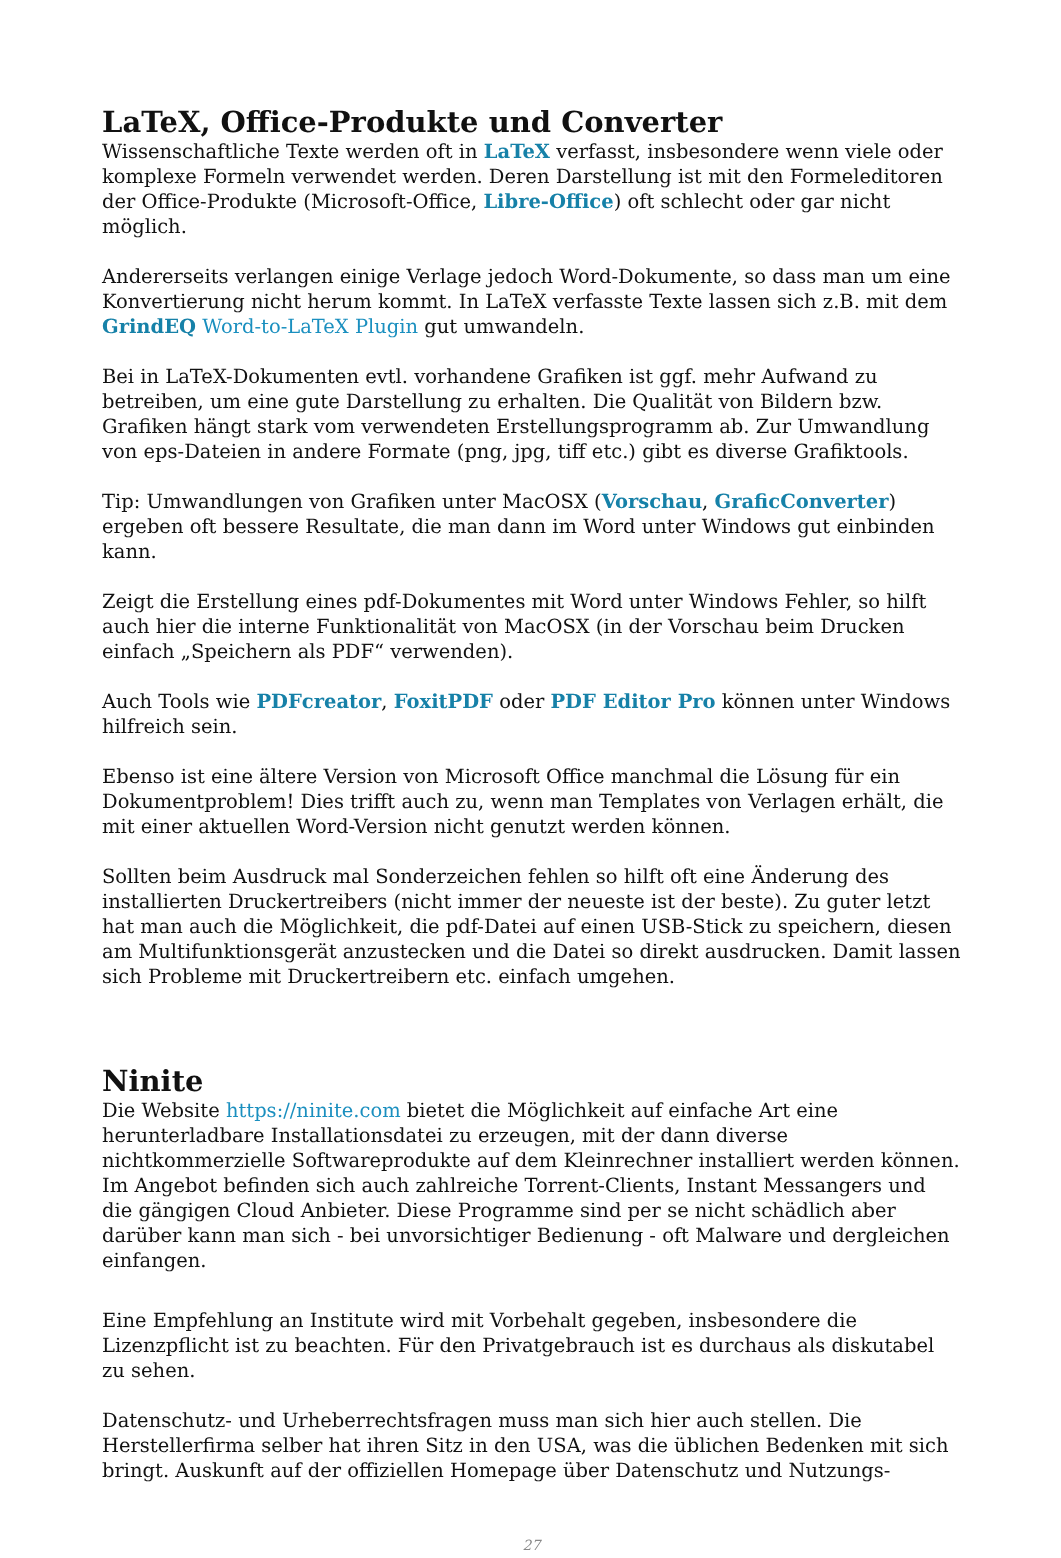LaTeX, Office-Produkte und Converter
Wissenschaftliche Texte werden oft in LaTeX verfasst, insbesondere wenn viele oder komplexe Formeln verwendet werden. Deren Darstellung ist mit den Formeleditoren der Office-Produkte (Microsoft-Office, Libre-Office) oft schlecht oder gar nicht möglich.
Andererseits verlangen einige Verlage jedoch Word-Dokumente, so dass man um eine Konvertierung nicht herum kommt. In LaTeX verfasste Texte lassen sich z.B. mit dem GrindEQ Word-to-LaTeX Plugin gut umwandeln.
Bei in LaTeX-Dokumenten evtl. vorhandene Grafiken ist ggf. mehr Aufwand zu betreiben, um eine gute Darstellung zu erhalten. Die Qualität von Bildern bzw. Grafiken hängt stark vom verwendeten Erstellungsprogramm ab. Zur Umwandlung von eps-Dateien in andere Formate (png, jpg, tiff etc.) gibt es diverse Grafiktools.
Tip: Umwandlungen von Grafiken unter MacOSX (Vorschau, GraficConverter) ergeben oft bessere Resultate, die man dann im Word unter Windows gut einbinden kann.
Zeigt die Erstellung eines pdf-Dokumentes mit Word unter Windows Fehler, so hilft auch hier die interne Funktionalität von MacOSX (in der Vorschau beim Drucken einfach „Speichern als PDF“ verwenden).
Auch Tools wie PDFcreator, FoxitPDF oder PDF Editor Pro können unter Windows hilfreich sein.
Ebenso ist eine ältere Version von Microsoft Office manchmal die Lösung für ein Dokumentproblem! Dies trifft auch zu, wenn man Templates von Verlagen erhält, die mit einer aktuellen Word-Version nicht genutzt werden können.
Sollten beim Ausdruck mal Sonderzeichen fehlen so hilft oft eine Änderung des installierten Druckertreibers (nicht immer der neueste ist der beste). Zu guter letzt hat man auch die Möglichkeit, die pdf-Datei auf einen USB-Stick zu speichern, diesen am Multifunktionsgerät anzustecken und die Datei so direkt ausdrucken. Damit lassen sich Probleme mit Druckertreibern etc. einfach umgehen.
Ninite
Die Website https://ninite.com bietet die Möglichkeit auf einfache Art eine herunterladbare Installationsdatei zu erzeugen, mit der dann diverse nichtkommerzielle Softwareprodukte auf dem Kleinrechner installiert werden können. Im Angebot befinden sich auch zahlreiche Torrent-Clients, Instant Messangers und die gängigen Cloud Anbieter. Diese Programme sind per se nicht schädlich aber darüber kann man sich - bei unvorsichtiger Bedienung - oft Malware und dergleichen einfangen.
Eine Empfehlung an Institute wird mit Vorbehalt gegeben, insbesondere die Lizenzpflicht ist zu beachten. Für den Privatgebrauch ist es durchaus als diskutabel zu sehen.
Datenschutz- und Urheberrechtsfragen muss man sich hier auch stellen. Die Herstellerfirma selber hat ihren Sitz in den USA, was die üblichen Bedenken mit sich bringt. Auskunft auf der offiziellen Homepage über Datenschutz und Nutzungs-
27